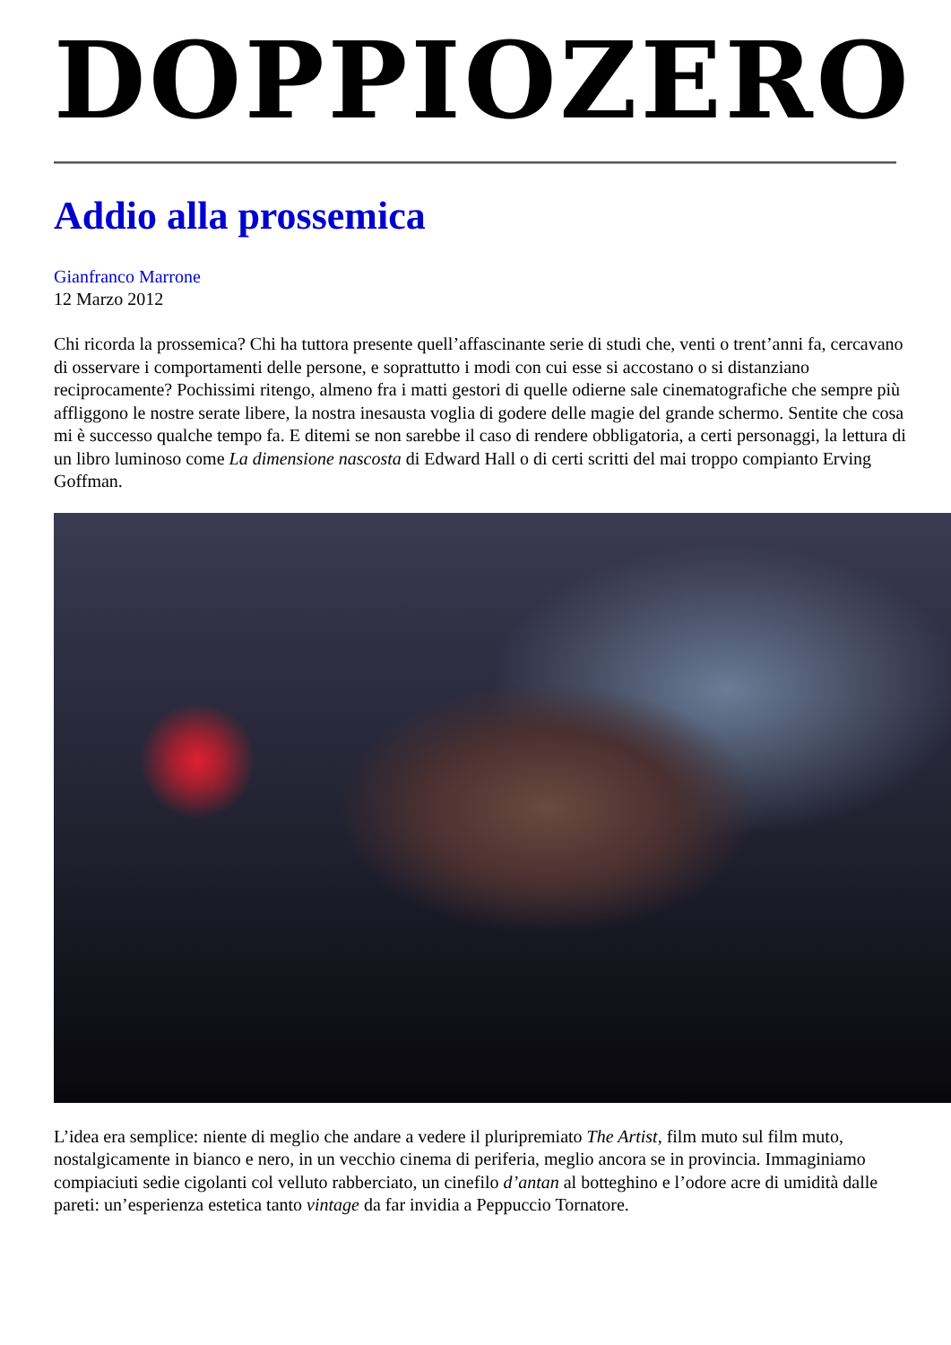DOPPIOZERO
Addio alla prossemica
Gianfranco Marrone
12 Marzo 2012
Chi ricorda la prossemica? Chi ha tuttora presente quell’affascinante serie di studi che, venti o trent’anni fa, cercavano di osservare i comportamenti delle persone, e soprattutto i modi con cui esse si accostano o si distanziano reciprocamente? Pochissimi ritengo, almeno fra i matti gestori di quelle odierne sale cinematografiche che sempre più affliggono le nostre serate libere, la nostra inesausta voglia di godere delle magie del grande schermo. Sentite che cosa mi è successo qualche tempo fa. E ditemi se non sarebbe il caso di rendere obbligatoria, a certi personaggi, la lettura di un libro luminoso come La dimensione nascosta di Edward Hall o di certi scritti del mai troppo compianto Erving Goffman.
L’idea era semplice: niente di meglio che andare a vedere il pluripremiato The Artist, film muto sul film muto, nostalgicamente in bianco e nero, in un vecchio cinema di periferia, meglio ancora se in provincia. Immaginiamo compiaciuti sedie cigolanti col velluto rabberciato, un cinefilo d’antan al botteghino e l’odore acre di umidità dalle pareti: un’esperienza estetica tanto vintage da far invidia a Peppuccio Tornatore.